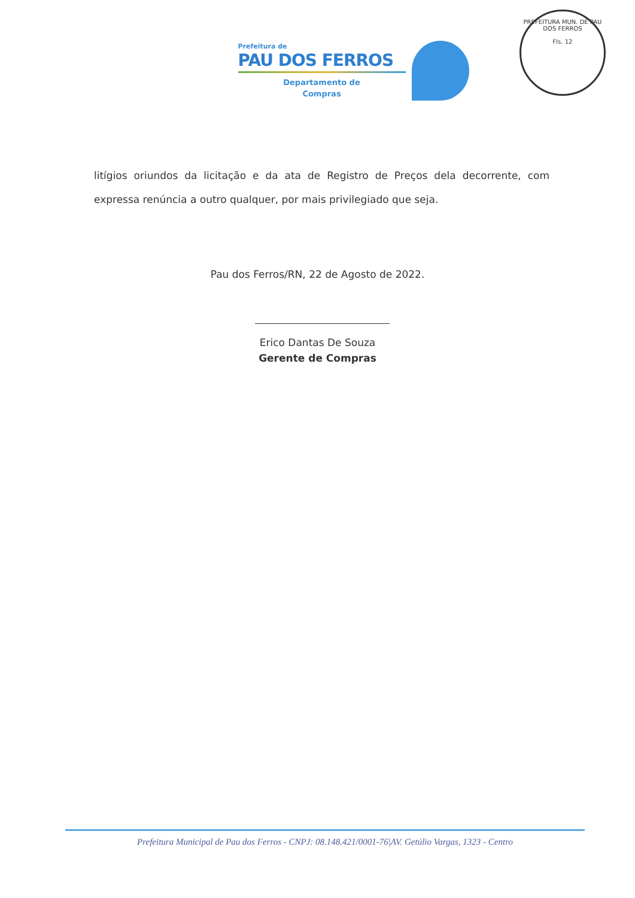PREFEITURA MUN. DE PAU DOS FERROS
Fls. 12
Prefeitura de
PAU DOS FERROS
Departamento de
Compras
litígios oriundos da licitação e da ata de Registro de Preços dela decorrente, com expressa renúncia a outro qualquer, por mais privilegiado que seja.
Pau dos Ferros/RN, 22 de Agosto de 2022.
Erico Dantas De Souza
Gerente de Compras
Prefeitura Municipal de Pau dos Ferros - CNPJ: 08.148.421/0001-76|AV. Getúlio Vargas, 1323 - Centro